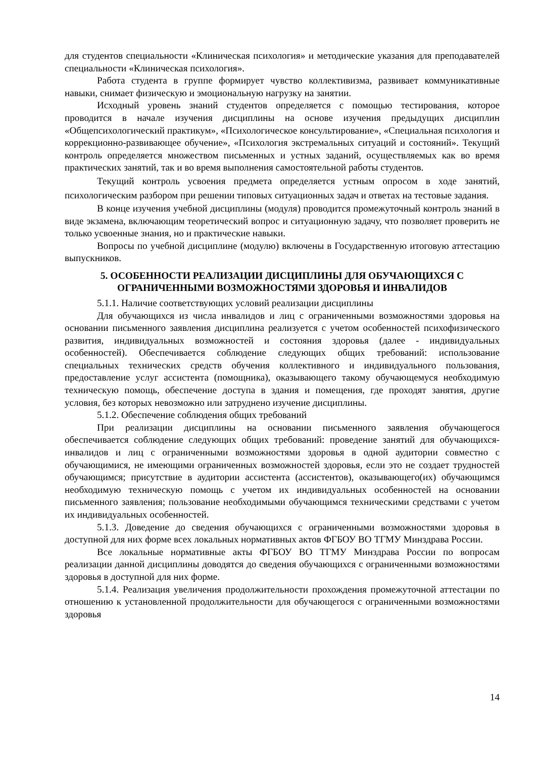для студентов специальности «Клиническая психология» и методические указания для преподавателей специальности «Клиническая психология».
Работа студента в группе формирует чувство коллективизма, развивает коммуникативные навыки, снимает физическую и эмоциональную нагрузку на занятии.
Исходный уровень знаний студентов определяется с помощью тестирования, которое проводится в начале изучения дисциплины на основе изучения предыдущих дисциплин «Общепсихологический практикум», «Психологическое консультирование», «Специальная психология и коррекционно-развивающее обучение», «Психология экстремальных ситуаций и состояний». Текущий контроль определяется множеством письменных и устных заданий, осуществляемых как во время практических занятий, так и во время выполнения самостоятельной работы студентов.
Текущий контроль усвоения предмета определяется устным опросом в ходе занятий, психологическим разбором при решении типовых ситуационных задач и ответах на тестовые задания.
В конце изучения учебной дисциплины (модуля) проводится промежуточный контроль знаний в виде экзамена, включающим теоретический вопрос и ситуационную задачу, что позволяет проверить не только усвоенные знания, но и практические навыки.
Вопросы по учебной дисциплине (модулю) включены в Государственную итоговую аттестацию выпускников.
5. ОСОБЕННОСТИ РЕАЛИЗАЦИИ ДИСЦИПЛИНЫ ДЛЯ ОБУЧАЮЩИХСЯ С ОГРАНИЧЕННЫМИ ВОЗМОЖНОСТЯМИ ЗДОРОВЬЯ И ИНВАЛИДОВ
5.1.1. Наличие соответствующих условий реализации дисциплины
Для обучающихся из числа инвалидов и лиц с ограниченными возможностями здоровья на основании письменного заявления дисциплина реализуется с учетом особенностей психофизического развития, индивидуальных возможностей и состояния здоровья (далее - индивидуальных особенностей). Обеспечивается соблюдение следующих общих требований: использование специальных технических средств обучения коллективного и индивидуального пользования, предоставление услуг ассистента (помощника), оказывающего такому обучающемуся необходимую техническую помощь, обеспечение доступа в здания и помещения, где проходят занятия, другие условия, без которых невозможно или затруднено изучение дисциплины.
5.1.2. Обеспечение соблюдения общих требований
При реализации дисциплины на основании письменного заявления обучающегося обеспечивается соблюдение следующих общих требований: проведение занятий для обучающихся-инвалидов и лиц с ограниченными возможностями здоровья в одной аудитории совместно с обучающимися, не имеющими ограниченных возможностей здоровья, если это не создает трудностей обучающимся; присутствие в аудитории ассистента (ассистентов), оказывающего(их) обучающимся необходимую техническую помощь с учетом их индивидуальных особенностей на основании письменного заявления; пользование необходимыми обучающимся техническими средствами с учетом их индивидуальных особенностей.
5.1.3. Доведение до сведения обучающихся с ограниченными возможностями здоровья в доступной для них форме всех локальных нормативных актов ФГБОУ ВО ТГМУ Минздрава России.
Все локальные нормативные акты ФГБОУ ВО ТГМУ Минздрава России по вопросам реализации данной дисциплины доводятся до сведения обучающихся с ограниченными возможностями здоровья в доступной для них форме.
5.1.4. Реализация увеличения продолжительности прохождения промежуточной аттестации по отношению к установленной продолжительности для обучающегося с ограниченными возможностями здоровья
14